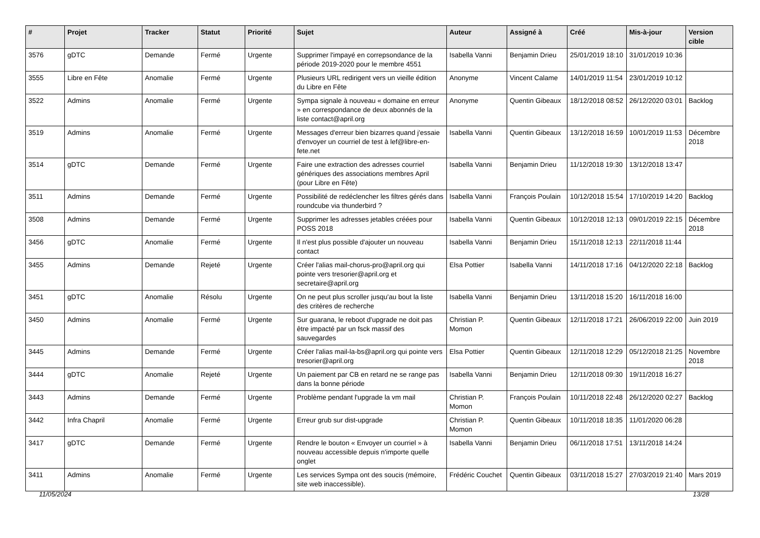| # | Projet | Tracker | Statut | Priorité | Sujet | Auteur | Assigné à | Créé | Mis-à-jour | Version cible |
| --- | --- | --- | --- | --- | --- | --- | --- | --- | --- | --- |
| 3576 | gDTC | Demande | Fermé | Urgente | Supprimer l'impayé en correpsondance de la période 2019-2020 pour le membre 4551 | Isabella Vanni | Benjamin Drieu | 25/01/2019 18:10 | 31/01/2019 10:36 | |
| 3555 | Libre en Fête | Anomalie | Fermé | Urgente | Plusieurs URL redirigent vers un vieille édition du Libre en Fête | Anonyme | Vincent Calame | 14/01/2019 11:54 | 23/01/2019 10:12 | |
| 3522 | Admins | Anomalie | Fermé | Urgente | Sympa signale à nouveau « domaine en erreur » en correspondance de deux abonnés de la liste contact@april.org | Anonyme | Quentin Gibeaux | 18/12/2018 08:52 | 26/12/2020 03:01 | Backlog |
| 3519 | Admins | Anomalie | Fermé | Urgente | Messages d'erreur bien bizarres quand j'essaie d'envoyer un courriel de test à lef@libre-en-fete.net | Isabella Vanni | Quentin Gibeaux | 13/12/2018 16:59 | 10/01/2019 11:53 | Décembre 2018 |
| 3514 | gDTC | Demande | Fermé | Urgente | Faire une extraction des adresses courriel génériques des associations membres April (pour Libre en Fête) | Isabella Vanni | Benjamin Drieu | 11/12/2018 19:30 | 13/12/2018 13:47 | |
| 3511 | Admins | Demande | Fermé | Urgente | Possibilité de redéclencher les filtres gérés dans roundcube via thunderbird ? | Isabella Vanni | François Poulain | 10/12/2018 15:54 | 17/10/2019 14:20 | Backlog |
| 3508 | Admins | Demande | Fermé | Urgente | Supprimer les adresses jetables créées pour POSS 2018 | Isabella Vanni | Quentin Gibeaux | 10/12/2018 12:13 | 09/01/2019 22:15 | Décembre 2018 |
| 3456 | gDTC | Anomalie | Fermé | Urgente | Il n'est plus possible d'ajouter un nouveau contact | Isabella Vanni | Benjamin Drieu | 15/11/2018 12:13 | 22/11/2018 11:44 | |
| 3455 | Admins | Demande | Rejeté | Urgente | Créer l'alias mail-chorus-pro@april.org qui pointe vers tresorier@april.org et secretaire@april.org | Elsa Pottier | Isabella Vanni | 14/11/2018 17:16 | 04/12/2020 22:18 | Backlog |
| 3451 | gDTC | Anomalie | Résolu | Urgente | On ne peut plus scroller jusqu'au bout la liste des critères de recherche | Isabella Vanni | Benjamin Drieu | 13/11/2018 15:20 | 16/11/2018 16:00 | |
| 3450 | Admins | Anomalie | Fermé | Urgente | Sur guarana, le reboot d'upgrade ne doit pas être impacté par un fsck massif des sauvegardes | Christian P. Momon | Quentin Gibeaux | 12/11/2018 17:21 | 26/06/2019 22:00 | Juin 2019 |
| 3445 | Admins | Demande | Fermé | Urgente | Créer l'alias mail-la-bs@april.org qui pointe vers tresorier@april.org | Elsa Pottier | Quentin Gibeaux | 12/11/2018 12:29 | 05/12/2018 21:25 | Novembre 2018 |
| 3444 | gDTC | Anomalie | Rejeté | Urgente | Un paiement par CB en retard ne se range pas dans la bonne période | Isabella Vanni | Benjamin Drieu | 12/11/2018 09:30 | 19/11/2018 16:27 | |
| 3443 | Admins | Demande | Fermé | Urgente | Problème pendant l'upgrade la vm mail | Christian P. Momon | François Poulain | 10/11/2018 22:48 | 26/12/2020 02:27 | Backlog |
| 3442 | Infra Chapril | Anomalie | Fermé | Urgente | Erreur grub sur dist-upgrade | Christian P. Momon | Quentin Gibeaux | 10/11/2018 18:35 | 11/01/2020 06:28 | |
| 3417 | gDTC | Demande | Fermé | Urgente | Rendre le bouton « Envoyer un courriel » à nouveau accessible depuis n'importe quelle onglet | Isabella Vanni | Benjamin Drieu | 06/11/2018 17:51 | 13/11/2018 14:24 | |
| 3411 | Admins | Anomalie | Fermé | Urgente | Les services Sympa ont des soucis (mémoire, site web inaccessible). | Frédéric Couchet | Quentin Gibeaux | 03/11/2018 15:27 | 27/03/2019 21:40 | Mars 2019 |
11/05/2024 13/28